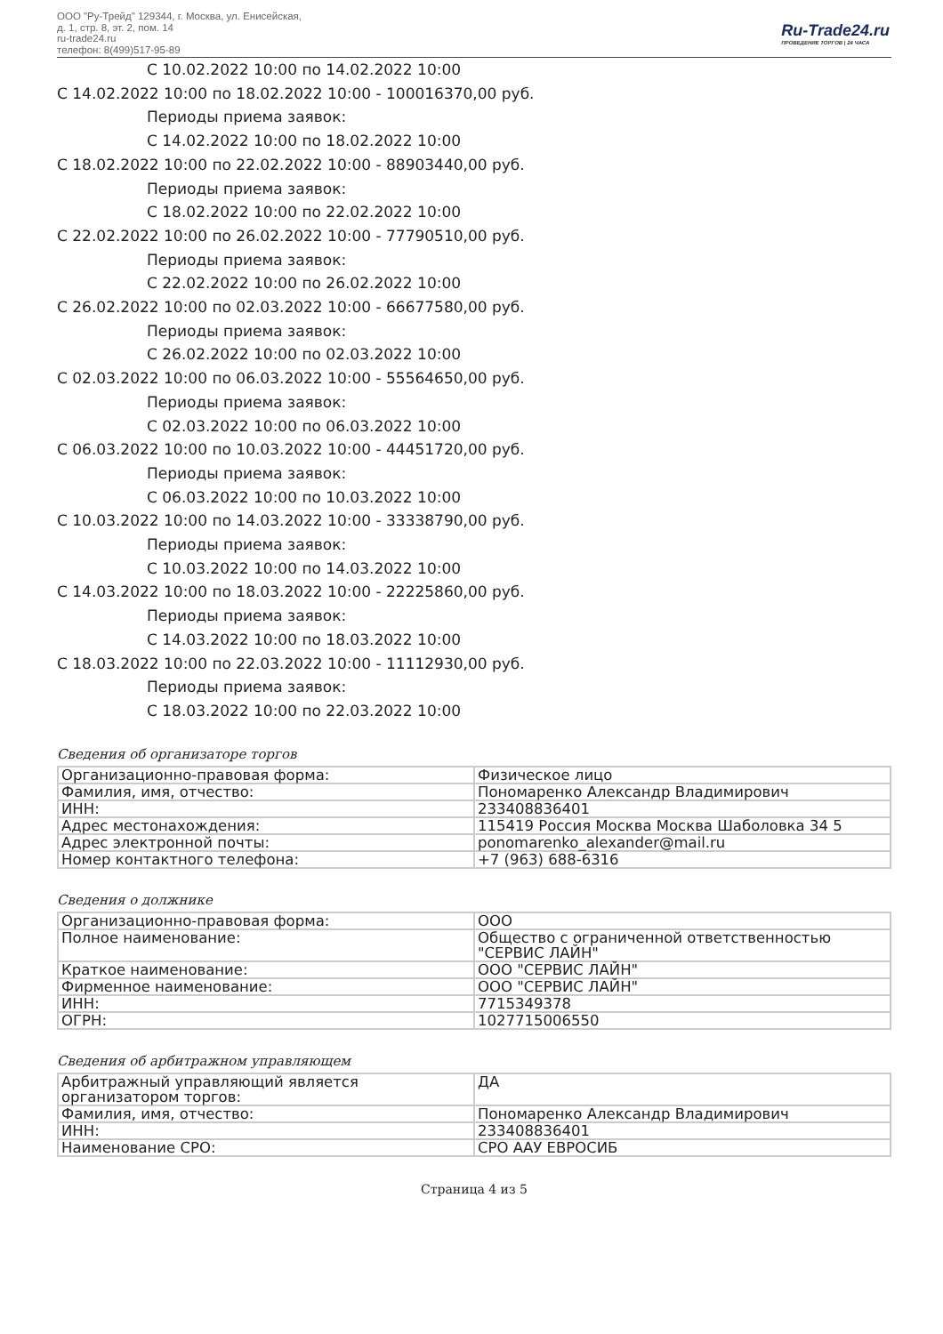ООО "Ру-Трейд" 129344, г. Москва, ул. Енисейская,
д. 1, стр. 8, эт. 2, пом. 14
ru-trade24.ru
телефон: 8(499)517-95-89
Ru-Trade24.ru
ПРОВЕДЕНИЕ ТОРГОВ | 24 ЧАСА
С 10.02.2022 10:00 по 14.02.2022 10:00
С 14.02.2022 10:00 по 18.02.2022 10:00 - 100016370,00 руб.
Периоды приема заявок:
С 14.02.2022 10:00 по 18.02.2022 10:00
С 18.02.2022 10:00 по 22.02.2022 10:00 - 88903440,00 руб.
Периоды приема заявок:
С 18.02.2022 10:00 по 22.02.2022 10:00
С 22.02.2022 10:00 по 26.02.2022 10:00 - 77790510,00 руб.
Периоды приема заявок:
С 22.02.2022 10:00 по 26.02.2022 10:00
С 26.02.2022 10:00 по 02.03.2022 10:00 - 66677580,00 руб.
Периоды приема заявок:
С 26.02.2022 10:00 по 02.03.2022 10:00
С 02.03.2022 10:00 по 06.03.2022 10:00 - 55564650,00 руб.
Периоды приема заявок:
С 02.03.2022 10:00 по 06.03.2022 10:00
С 06.03.2022 10:00 по 10.03.2022 10:00 - 44451720,00 руб.
Периоды приема заявок:
С 06.03.2022 10:00 по 10.03.2022 10:00
С 10.03.2022 10:00 по 14.03.2022 10:00 - 33338790,00 руб.
Периоды приема заявок:
С 10.03.2022 10:00 по 14.03.2022 10:00
С 14.03.2022 10:00 по 18.03.2022 10:00 - 22225860,00 руб.
Периоды приема заявок:
С 14.03.2022 10:00 по 18.03.2022 10:00
С 18.03.2022 10:00 по 22.03.2022 10:00 - 11112930,00 руб.
Периоды приема заявок:
С 18.03.2022 10:00 по 22.03.2022 10:00
Сведения об организаторе торгов
| Организационно-правовая форма: | Физическое лицо |
| Фамилия, имя, отчество: | Пономаренко Александр Владимирович |
| ИНН: | 233408836401 |
| Адрес местонахождения: | 115419 Россия Москва Москва Шаболовка 34 5 |
| Адрес электронной почты: | ponomarenko_alexander@mail.ru |
| Номер контактного телефона: | +7 (963) 688-6316 |
Сведения о должнике
| Организационно-правовая форма: | ООО |
| Полное наименование: | Общество с ограниченной ответственностью "СЕРВИС ЛАЙН" |
| Краткое наименование: | ООО "СЕРВИС ЛАЙН" |
| Фирменное наименование: | ООО "СЕРВИС ЛАЙН" |
| ИНН: | 7715349378 |
| ОГРН: | 1027715006550 |
Сведения об арбитражном управляющем
| Арбитражный управляющий является организатором торгов: | ДА |
| Фамилия, имя, отчество: | Пономаренко Александр Владимирович |
| ИНН: | 233408836401 |
| Наименование СРО: | СРО ААУ ЕВРОСИБ |
Страница 4 из 5